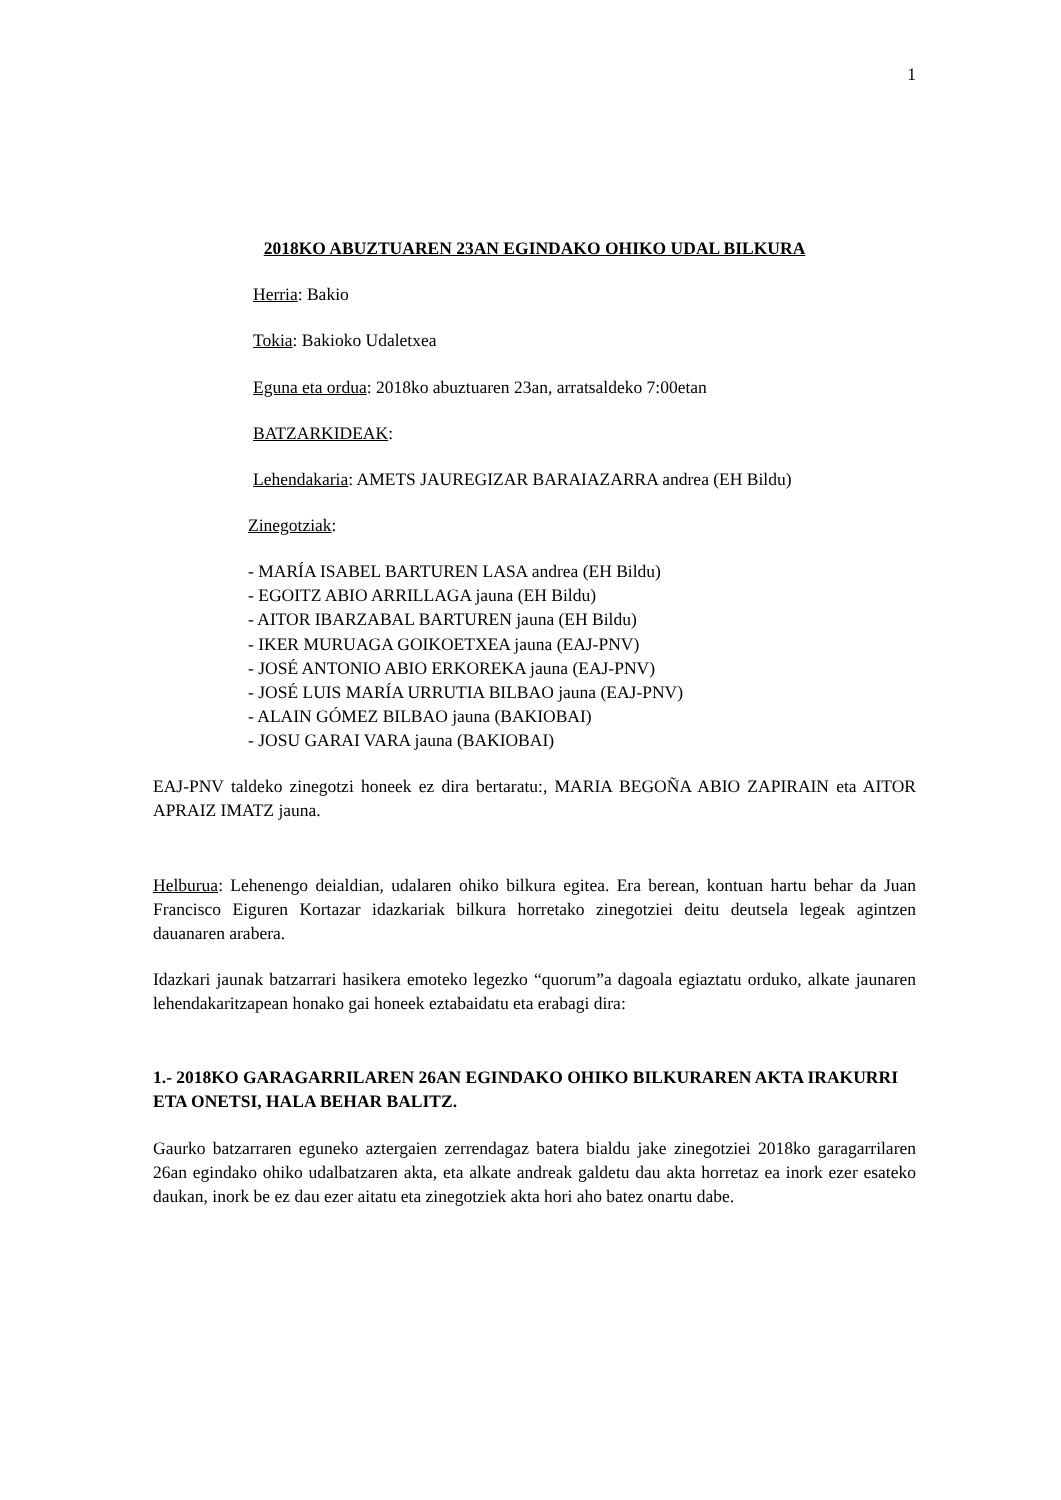1
2018KO ABUZTUAREN 23AN EGINDAKO OHIKO UDAL BILKURA
Herria: Bakio
Tokia: Bakioko Udaletxea
Eguna eta ordua: 2018ko abuztuaren 23an, arratsaldeko 7:00etan
BATZARKIDEAK:
Lehendakaria: AMETS JAUREGIZAR BARAIAZARRA andrea (EH Bildu)
Zinegotziak:
- MARÍA ISABEL BARTUREN LASA andrea (EH Bildu)
- EGOITZ ABIO ARRILLAGA jauna (EH Bildu)
- AITOR IBARZABAL BARTUREN jauna (EH Bildu)
- IKER MURUAGA GOIKOETXEA jauna (EAJ-PNV)
- JOSÉ ANTONIO ABIO ERKOREKA jauna (EAJ-PNV)
- JOSÉ LUIS MARÍA URRUTIA BILBAO jauna (EAJ-PNV)
- ALAIN GÓMEZ BILBAO jauna (BAKIOBAI)
- JOSU GARAI VARA jauna (BAKIOBAI)
EAJ-PNV taldeko zinegotzi honeek ez dira bertaratu:, MARIA BEGOÑA ABIO ZAPIRAIN eta AITOR APRAIZ IMATZ jauna.
Helburua: Lehenengo deialdian, udalaren ohiko bilkura egitea. Era berean, kontuan hartu behar da Juan Francisco Eiguren Kortazar idazkariak bilkura horretako zinegotziei deitu deutsela legeak agintzen dauanaren arabera.
Idazkari jaunak batzarrari hasikera emoteko legezko “quorum”a dagoala egiaztatu orduko, alkate jaunaren lehendakaritzapean honako gai honeek eztabaidatu eta erabagi dira:
1.- 2018KO GARAGARRILAREN 26AN EGINDAKO OHIKO BILKURAREN AKTA IRAKURRI ETA ONETSI, HALA BEHAR BALITZ.
Gaurko batzarraren eguneko aztergaien zerrendagaz batera bialdu jake zinegotziei 2018ko garagarrilaren 26an egindako ohiko udalbatzaren akta, eta alkate andreak galdetu dau akta horretaz ea inork ezer esateko daukan, inork be ez dau ezer aitatu eta zinegotziek akta hori aho batez onartu dabe.